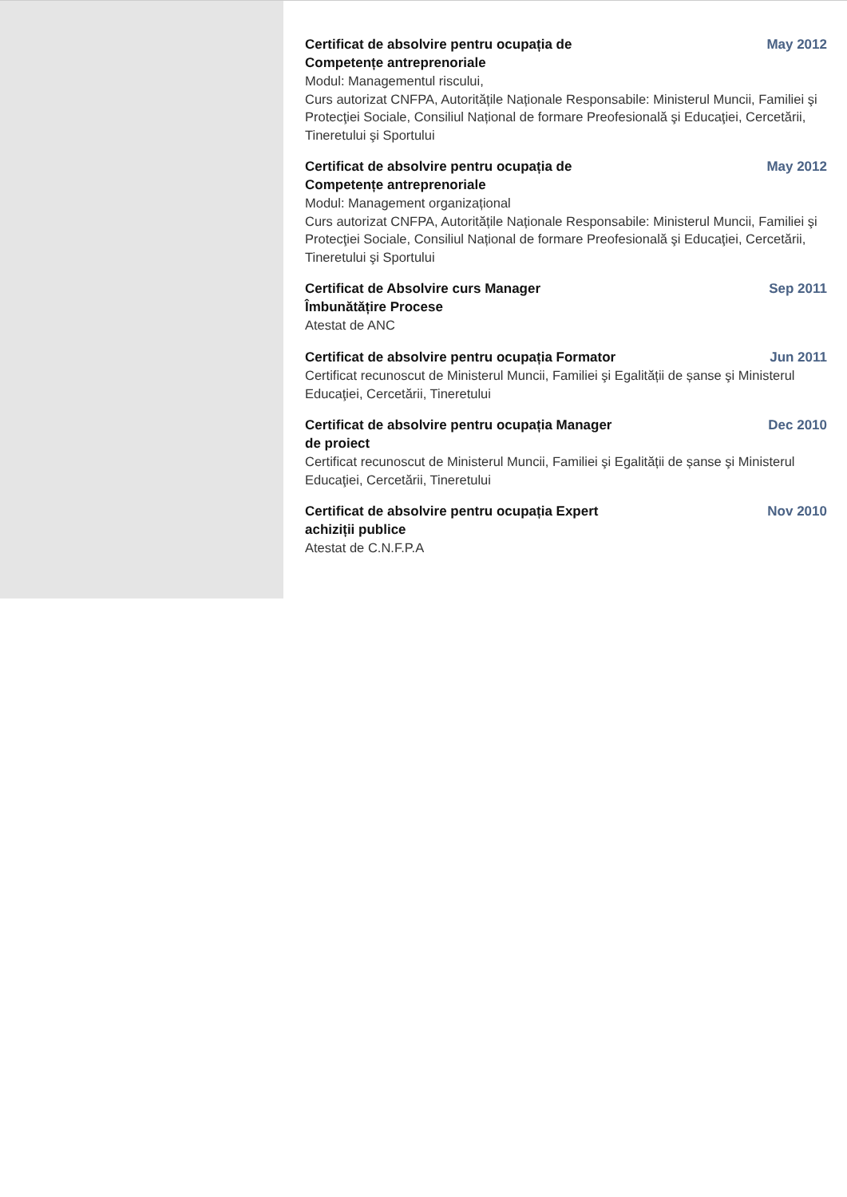Certificat de absolvire pentru ocupația de Competențe antreprenoriale
May 2012
Modul: Managementul riscului,
Curs autorizat CNFPA, Autoritățile Naționale Responsabile: Ministerul Muncii, Familiei şi Protecţiei Sociale, Consiliul Național de formare Preofesională şi Educaţiei, Cercetării, Tineretului şi Sportului
Certificat de absolvire pentru ocupația de Competențe antreprenoriale
May 2012
Modul: Management organizațional
Curs autorizat CNFPA, Autoritățile Naționale Responsabile: Ministerul Muncii, Familiei şi Protecţiei Sociale, Consiliul Național de formare Preofesională şi Educaţiei, Cercetării, Tineretului şi Sportului
Certificat de Absolvire curs Manager Îmbunătățire Procese
Sep 2011
Atestat de ANC
Certificat de absolvire pentru ocupația Formator
Jun 2011
Certificat recunoscut de Ministerul Muncii, Familiei şi Egalității de șanse şi Ministerul Educaţiei, Cercetării, Tineretului
Certificat de absolvire pentru ocupația Manager de proiect
Dec 2010
Certificat recunoscut de Ministerul Muncii, Familiei şi Egalității de șanse şi Ministerul Educaţiei, Cercetării, Tineretului
Certificat de absolvire pentru ocupația Expert achiziții publice
Nov 2010
Atestat de C.N.F.P.A